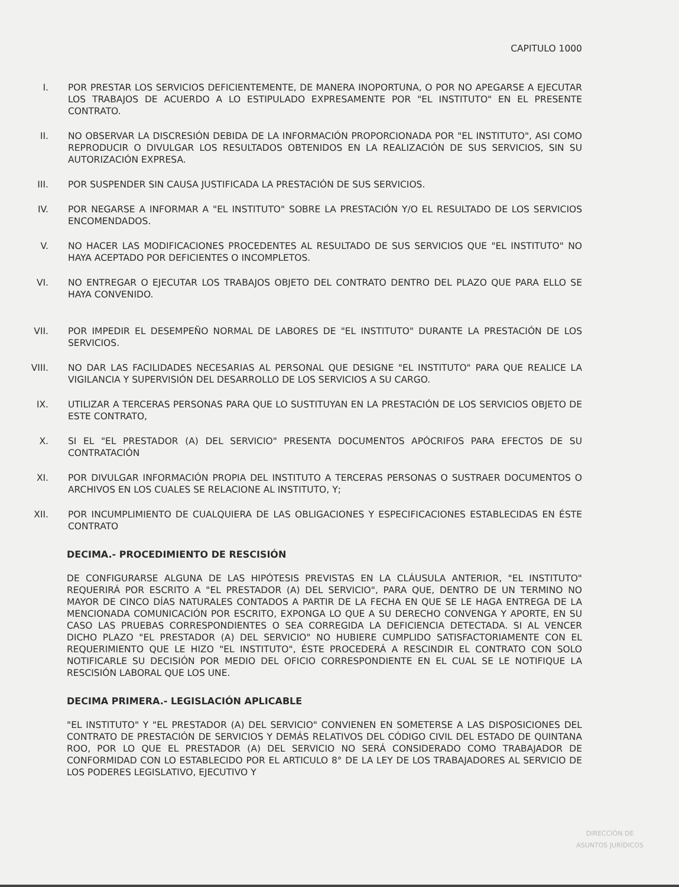CAPITULO 1000
I. POR PRESTAR LOS SERVICIOS DEFICIENTEMENTE, DE MANERA INOPORTUNA, O POR NO APEGARSE A EJECUTAR LOS TRABAJOS DE ACUERDO A LO ESTIPULADO EXPRESAMENTE POR "EL INSTITUTO" EN EL PRESENTE CONTRATO.
II. NO OBSERVAR LA DISCRESIÓN DEBIDA DE LA INFORMACIÓN PROPORCIONADA POR "EL INSTITUTO", ASI COMO REPRODUCIR O DIVULGAR LOS RESULTADOS OBTENIDOS EN LA REALIZACIÓN DE SUS SERVICIOS, SIN SU AUTORIZACIÓN EXPRESA.
III. POR SUSPENDER SIN CAUSA JUSTIFICADA LA PRESTACIÓN DE SUS SERVICIOS.
IV. POR NEGARSE A INFORMAR A "EL INSTITUTO" SOBRE LA PRESTACIÓN Y/O EL RESULTADO DE LOS SERVICIOS ENCOMENDADOS.
V. NO HACER LAS MODIFICACIONES PROCEDENTES AL RESULTADO DE SUS SERVICIOS QUE "EL INSTITUTO" NO HAYA ACEPTADO POR DEFICIENTES O INCOMPLETOS.
VI. NO ENTREGAR O EJECUTAR LOS TRABAJOS OBJETO DEL CONTRATO DENTRO DEL PLAZO QUE PARA ELLO SE HAYA CONVENIDO.
VII. POR IMPEDIR EL DESEMPEÑO NORMAL DE LABORES DE "EL INSTITUTO" DURANTE LA PRESTACIÓN DE LOS SERVICIOS.
VIII. NO DAR LAS FACILIDADES NECESARIAS AL PERSONAL QUE DESIGNE "EL INSTITUTO" PARA QUE REALICE LA VIGILANCIA Y SUPERVISIÓN DEL DESARROLLO DE LOS SERVICIOS A SU CARGO.
IX. UTILIZAR A TERCERAS PERSONAS PARA QUE LO SUSTITUYAN EN LA PRESTACIÓN DE LOS SERVICIOS OBJETO DE ESTE CONTRATO,
X. SI EL "EL PRESTADOR (A) DEL SERVICIO" PRESENTA DOCUMENTOS APÓCRIFOS PARA EFECTOS DE SU CONTRATACIÓN
XI. POR DIVULGAR INFORMACIÓN PROPIA DEL INSTITUTO A TERCERAS PERSONAS O SUSTRAER DOCUMENTOS O ARCHIVOS EN LOS CUALES SE RELACIONE AL INSTITUTO, Y;
XII. POR INCUMPLIMIENTO DE CUALQUIERA DE LAS OBLIGACIONES Y ESPECIFICACIONES ESTABLECIDAS EN ÉSTE CONTRATO
DECIMA.- PROCEDIMIENTO DE RESCISIÓN
DE CONFIGURARSE ALGUNA DE LAS HIPÓTESIS PREVISTAS EN LA CLÁUSULA ANTERIOR, "EL INSTITUTO" REQUERIRÁ POR ESCRITO A "EL PRESTADOR (A) DEL SERVICIO", PARA QUE, DENTRO DE UN TERMINO NO MAYOR DE CINCO DÍAS NATURALES CONTADOS A PARTIR DE LA FECHA EN QUE SE LE HAGA ENTREGA DE LA MENCIONADA COMUNICACIÓN POR ESCRITO, EXPONGA LO QUE A SU DERECHO CONVENGA Y APORTE, EN SU CASO LAS PRUEBAS CORRESPONDIENTES O SEA CORREGIDA LA DEFICIENCIA DETECTADA. SI AL VENCER DICHO PLAZO "EL PRESTADOR (A) DEL SERVICIO" NO HUBIERE CUMPLIDO SATISFACTORIAMENTE CON EL REQUERIMIENTO QUE LE HIZO "EL INSTITUTO", ÉSTE PROCEDERÁ A RESCINDIR EL CONTRATO CON SOLO NOTIFICARLE SU DECISIÓN POR MEDIO DEL OFICIO CORRESPONDIENTE EN EL CUAL SE LE NOTIFIQUE LA RESCISIÓN LABORAL QUE LOS UNE.
DECIMA PRIMERA.- LEGISLACIÓN APLICABLE
"EL INSTITUTO" Y "EL PRESTADOR (A) DEL SERVICIO" CONVIENEN EN SOMETERSE A LAS DISPOSICIONES DEL CONTRATO DE PRESTACIÓN DE SERVICIOS Y DEMÁS RELATIVOS DEL CÓDIGO CIVIL DEL ESTADO DE QUINTANA ROO, POR LO QUE EL PRESTADOR (A) DEL SERVICIO NO SERÁ CONSIDERADO COMO TRABAJADOR DE CONFORMIDAD CON LO ESTABLECIDO POR EL ARTICULO 8° DE LA LEY DE LOS TRABAJADORES AL SERVICIO DE LOS PODERES LEGISLATIVO, EJECUTIVO Y
DIRECCIÓN DE
ASUNTOS JURÍDICOS